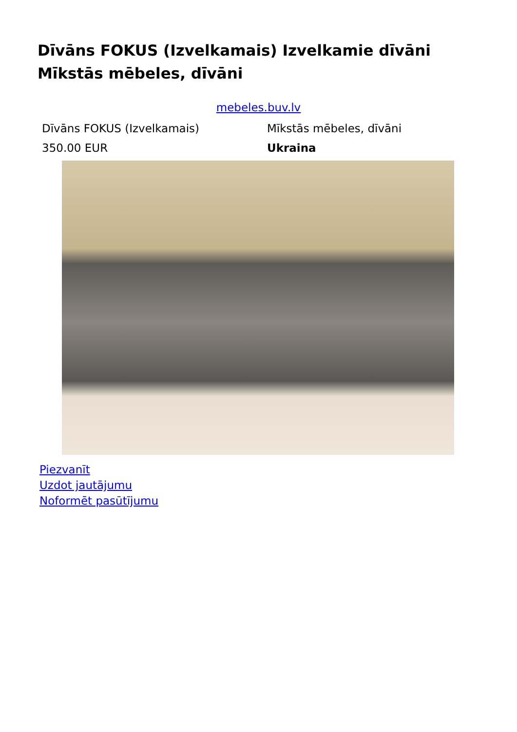Dīvāns FOKUS (Izvelkamais) Izvelkamie dīvāni Mīkstās mēbeles, dīvāni
mebeles.buv.lv
| Dīvāns FOKUS (Izvelkamais) | Mīkstās mēbeles, dīvāni |
| 350.00 EUR | Ukraina |
Piezvanīt
Uzdot jautājumu
Noformēt pasūtījumu